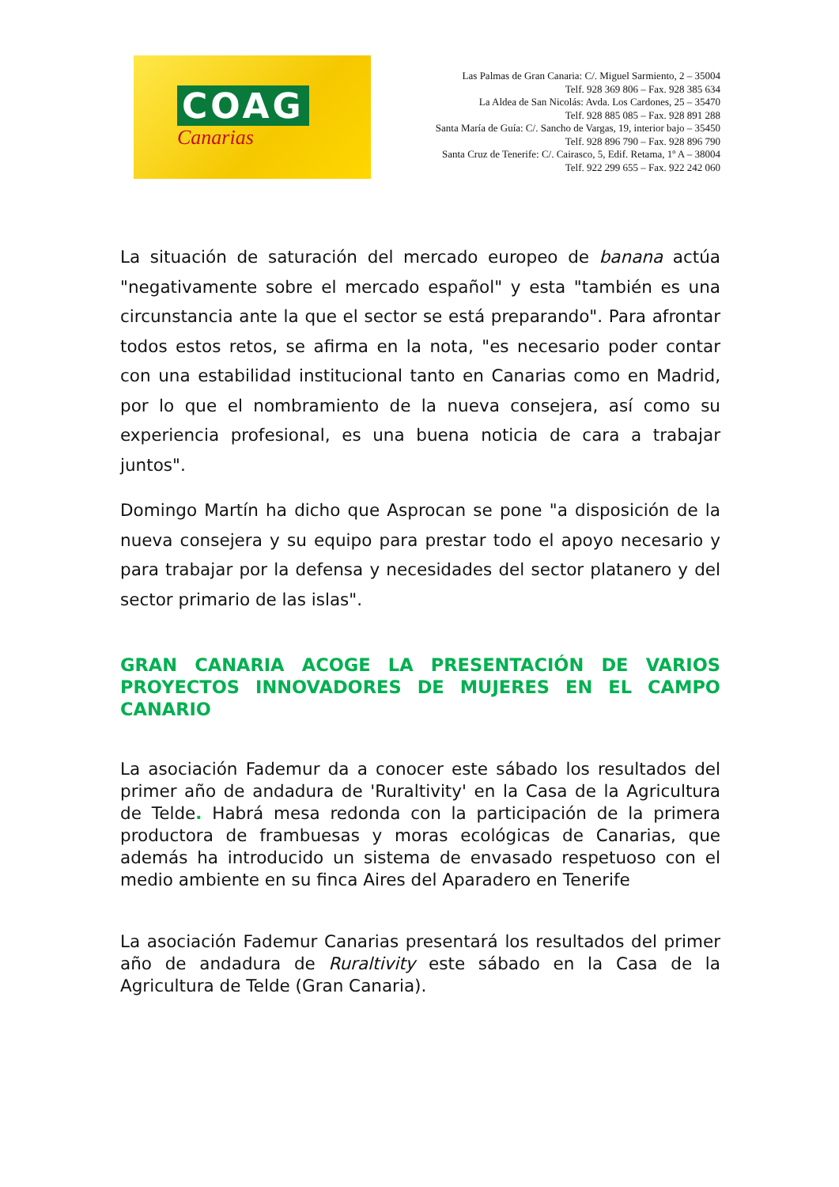COAG
Canarias
Las Palmas de Gran Canaria: C/. Miguel Sarmiento, 2 – 35004
Telf. 928 369 806 – Fax. 928 385 634
La Aldea de San Nicolás: Avda. Los Cardones, 25 – 35470
Telf. 928 885 085 – Fax. 928 891 288
Santa María de Guía: C/. Sancho de Vargas, 19, interior bajo – 35450
Telf. 928 896 790 – Fax. 928 896 790
Santa Cruz de Tenerife: C/. Cairasco, 5, Edif. Retama, 1º A – 38004
Telf. 922 299 655 – Fax. 922 242 060
La situación de saturación del mercado europeo de banana actúa "negativamente sobre el mercado español" y esta "también es una circunstancia ante la que el sector se está preparando". Para afrontar todos estos retos, se afirma en la nota, "es necesario poder contar con una estabilidad institucional tanto en Canarias como en Madrid, por lo que el nombramiento de la nueva consejera, así como su experiencia profesional, es una buena noticia de cara a trabajar juntos".
Domingo Martín ha dicho que Asprocan se pone "a disposición de la nueva consejera y su equipo para prestar todo el apoyo necesario y para trabajar por la defensa y necesidades del sector platanero y del sector primario de las islas".
GRAN CANARIA ACOGE LA PRESENTACIÓN DE VARIOS PROYECTOS INNOVADORES DE MUJERES EN EL CAMPO CANARIO
La asociación Fademur da a conocer este sábado los resultados del primer año de andadura de 'Ruraltivity' en la Casa de la Agricultura de Telde. Habrá mesa redonda con la participación de la primera productora de frambuesas y moras ecológicas de Canarias, que además ha introducido un sistema de envasado respetuoso con el medio ambiente en su finca Aires del Aparadero en Tenerife
La asociación Fademur Canarias presentará los resultados del primer año de andadura de Ruraltivity este sábado en la Casa de la Agricultura de Telde (Gran Canaria).